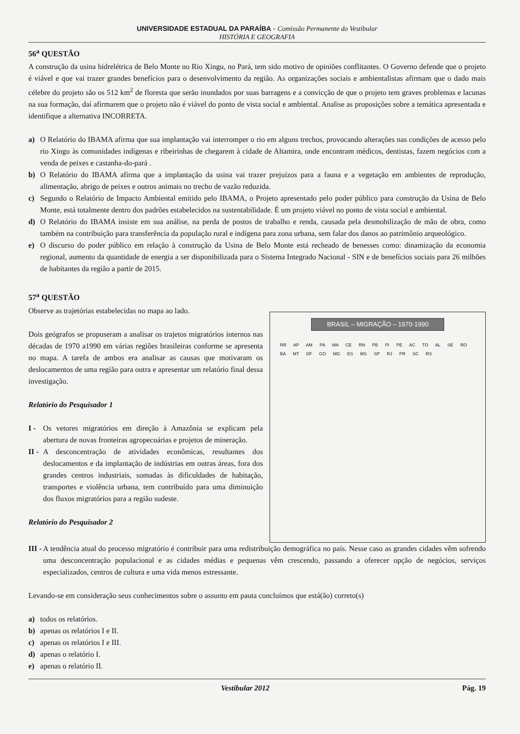UNIVERSIDADE ESTADUAL DA PARAÍBA - Comissão Permanente do Vestibular
HISTÓRIA E GEOGRAFIA
56<sup>a</sup> QUESTÃO
A construção da usina hidrelétrica de Belo Monte no Rio Xingu, no Pará, tem sido motivo de opiniões conflitantes. O Governo defende que o projeto é viável e que vai trazer grandes benefícios para o desenvolvimento da região. As organizações sociais e ambientalistas afirmam que o dado mais célebre do projeto são os 512 km<sup>2</sup> de floresta que serão inundados por suas barragens e a convicção de que o projeto tem graves problemas e lacunas na sua formação, daí afirmarem que o projeto não é viável do ponto de vista social e ambiental. Analise as proposições sobre a temática apresentada e identifique a alternativa INCORRETA.
a) O Relatório do IBAMA afirma que sua implantação vai interromper o rio em alguns trechos, provocando alterações nas condições de acesso pelo rio Xingu às comunidades indígenas e ribeirinhas de chegarem à cidade de Altamira, onde encontram médicos, dentistas, fazem negócios com a venda de peixes e castanha-do-pará .
b) O Relatório do IBAMA afirma que a implantação da usina vai trazer prejuízos para a fauna e a vegetação em ambientes de reprodução, alimentação, abrigo de peixes e outros animais no trecho de vazão reduzida.
c) Segundo o Relatório de Impacto Ambiental emitido pelo IBAMA, o Projeto apresentado pelo poder público para construção da Usina de Belo Monte, está totalmente dentro dos padrões estabelecidos na sustentabilidade. É um projeto viável no ponto de vista social e ambiental.
d) O Relatório do IBAMA insiste em sua análise, na perda de postos de trabalho e renda, causada pela desmobilização de mão de obra, como também na contribuição para transferência da população rural e indígena para zona urbana, sem falar dos danos ao patrimônio arqueológico.
e) O discurso do poder público em relação à construção da Usina de Belo Monte está recheado de benesses como: dinamização da economia regional, aumento da quantidade de energia a ser disponibilizada para o Sistema Integrado Nacional - SIN e de benefícios sociais para 26 milhões de habitantes da região a partir de 2015.
57<sup>a</sup> QUESTÃO
Observe as trajetórias estabelecidas no mapa ao lado.
Dois geógrafos se propuseram a analisar os trajetos migratórios internos nas décadas de 1970 a1990 em várias regiões brasileiras conforme se apresenta no mapa. A tarefa de ambos era analisar as causas que motivaram os deslocamentos de uma região para outra e apresentar um relatório final dessa investigação.
Relatório do Pesquisador 1
I - Os vetores migratórios em direção à Amazônia se explicam pela abertura de novas fronteiras agropecuárias e projetos de mineração.
II -
A desconcentração de atividades econômicas, resultantes dos deslocamentos e da implantação de indústrias em outras áreas, fora dos grandes centros industriais, somadas às dificuldades de habitação, transportes e violência urbana, tem contribuído para uma diminuição dos fluxos migratórios para a região sudeste.
Relatório do Pesquisador 2
BRASIL – MIGRAÇÃO – 1970-1990
RR AP AM PA MA CE RN PB PI PE AC TO AL SE RO BA MT DF GO MG ES MS SP RJ PR SC RS
III -
A tendência atual do processo migratório é contribuir para uma redistribuição demográfica no país. Nesse caso as grandes cidades vêm sofrendo uma desconcentração populacional e as cidades médias e pequenas vêm crescendo, passando a oferecer opção de negócios, serviços especializados, centros de cultura e uma vida menos estressante.
Levando-se em consideração seus conhecimentos sobre o assunto em pauta concluímos que está(ão) correto(s)
a) todos os relatórios.
b) apenas os relatórios I e II.
c) apenas os relatórios I e III.
d) apenas o relatório I.
e) apenas o relatório II.
Vestibular 2012 Pág. 19